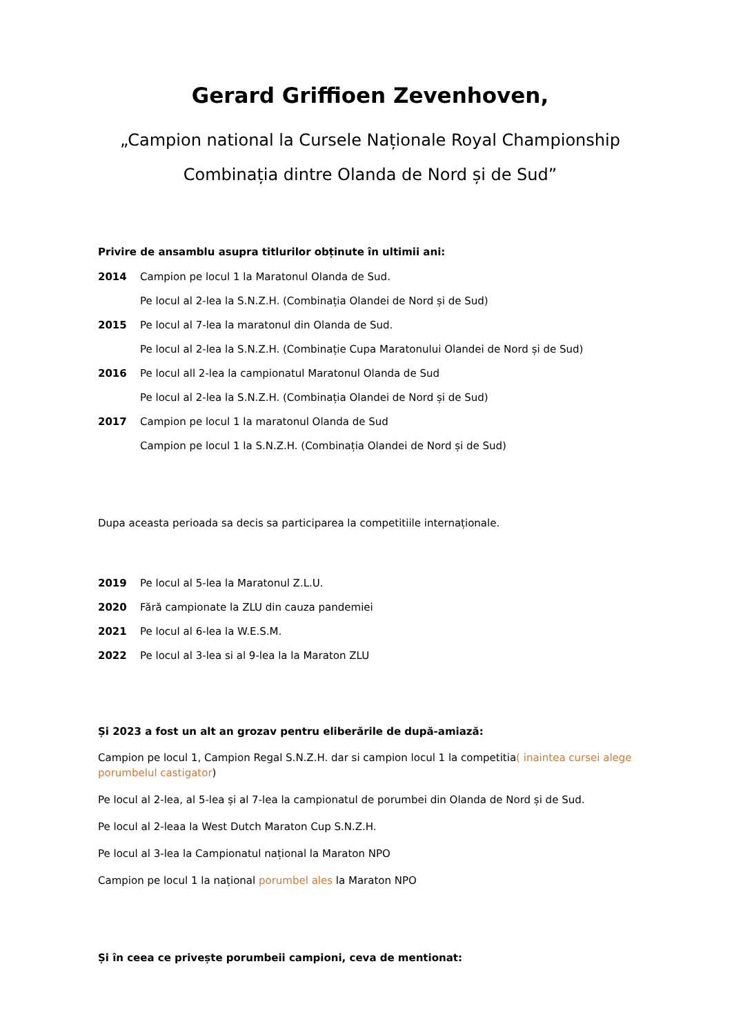Gerard Griffioen Zevenhoven,
„Campion national la Cursele Naționale Royal Championship
Combinația dintre Olanda de Nord și de Sud”
Privire de ansamblu asupra titlurilor obținute în ultimii ani:
2014 Campion pe locul 1 la Maratonul Olanda de Sud.
Pe locul al 2-lea la S.N.Z.H. (Combinația Olandei de Nord și de Sud)
2015 Pe locul al 7-lea la maratonul din Olanda de Sud.
Pe locul al 2-lea la S.N.Z.H. (Combinație Cupa Maratonului Olandei de Nord și de Sud)
2016 Pe locul all 2-lea la campionatul Maratonul Olanda de Sud
Pe locul al 2-lea la S.N.Z.H. (Combinația Olandei de Nord și de Sud)
2017 Campion pe locul 1 la maratonul Olanda de Sud
Campion pe locul 1 la S.N.Z.H. (Combinația Olandei de Nord și de Sud)
Dupa aceasta perioada sa decis sa participarea la competitiile internaționale.
2019 Pe locul al 5-lea la Maratonul Z.L.U.
2020 Fără campionate la ZLU din cauza pandemiei
2021 Pe locul al 6-lea la W.E.S.M.
2022 Pe locul al 3-lea si al 9-lea la la Maraton ZLU
Și 2023 a fost un alt an grozav pentru eliberările de după-amiază:
Campion pe locul 1, Campion Regal S.N.Z.H. dar si campion locul 1 la competitia( inaintea cursei alege porumbelul castigator)
Pe locul al 2-lea, al 5-lea și al 7-lea la campionatul de porumbei din Olanda de Nord și de Sud.
Pe locul al 2-leaa la West Dutch Maraton Cup S.N.Z.H.
Pe locul al 3-lea la Campionatul național la Maraton NPO
Campion pe locul 1 la național porumbel ales la Maraton NPO
Și în ceea ce privește porumbeii campioni, ceva de mentionat: